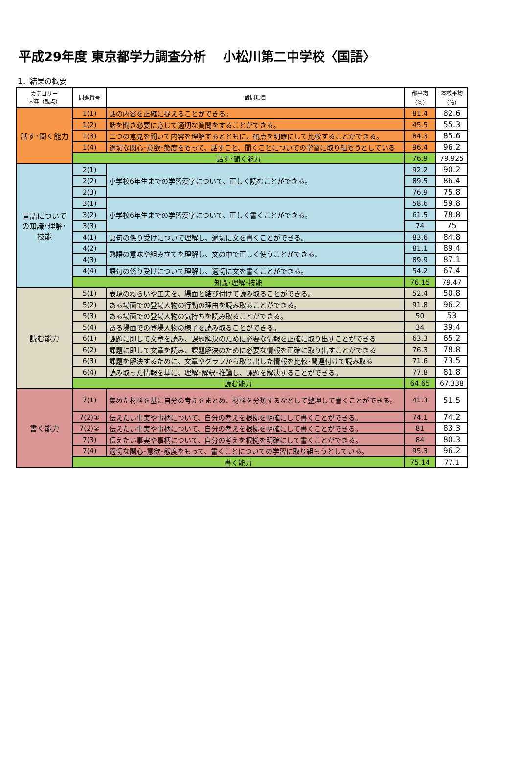平成29年度 東京都学力調査分析 　小松川第二中学校〈国語〉
1．結果の概要
| カテゴリー 内容（観点） | 問題番号 | 設問項目 | 都平均 （％） | 本校平均 （％） |
| --- | --- | --- | --- | --- |
| 話す･聞く能力 | 1(1) | 話の内容を正確に捉えることができる。 | 81.4 | 82.6 |
| | 1(2) | 話を聞き必要に応じて適切な質問をすることができる。 | 45.5 | 55.3 |
| | 1(3) | 二つの意見を聞いて内容を理解するとともに、観点を明確にして比較することができる。 | 84.3 | 85.6 |
| | 1(4) | 適切な関心･意欲･態度をもって、話すこと、聞くことについての学習に取り組もうとしている | 96.4 | 96.2 |
| | 話す･聞く能力 | | 76.9 | 79.925 |
| 言語について の知識･理解･ 技能 | 2(1) | 小学校6年生までの学習漢字について、正しく読むことができる。 | 92.2 | 90.2 |
| | 2(2) | | 89.5 | 86.4 |
| | 2(3) | | 76.9 | 75.8 |
| | 3(1) | 小学校6年生までの学習漢字について、正しく書くことができる。 | 58.6 | 59.8 |
| | 3(2) | | 61.5 | 78.8 |
| | 3(3) | | 74 | 75 |
| | 4(1) | 語句の係り受けについて理解し、適切に文を書くことができる。 | 83.6 | 84.8 |
| | 4(2) | 熟語の意味や組み立てを理解し、文の中で正しく使うことができる。 | 81.1 | 89.4 |
| | 4(3) | | 89.9 | 87.1 |
| | 4(4) | 語句の係り受けについて理解し、適切に文を書くことができる。 | 54.2 | 67.4 |
| | 知識･理解･技能 | | 76.15 | 79.47 |
| 読む能力 | 5(1) | 表現のねらいや工夫を、場面と結び付けて読み取ることができる。 | 52.4 | 50.8 |
| | 5(2) | ある場面での登場人物の行動の理由を読み取ることができる。 | 91.8 | 96.2 |
| | 5(3) | ある場面での登場人物の気持ちを読み取ることができる。 | 50 | 53 |
| | 5(4) | ある場面での登場人物の様子を読み取ることができる。 | 34 | 39.4 |
| | 6(1) | 課題に即して文章を読み、課題解決のために必要な情報を正確に取り出すことができる | 63.3 | 65.2 |
| | 6(2) | 課題に即して文章を読み、課題解決のために必要な情報を正確に取り出すことができる | 76.3 | 78.8 |
| | 6(3) | 課題を解決するために、文章やグラフから取り出した情報を比較･関連付けて読み取る | 71.6 | 73.5 |
| | 6(4) | 読み取った情報を基に、理解･解釈･推論し、課題を解決することができる。 | 77.8 | 81.8 |
| | 読む能力 | | 64.65 | 67.338 |
| 書く能力 | 7(1) | 集めた材料を基に自分の考えをまとめ、材料を分類するなどして整理して書くことができる。 | 41.3 | 51.5 |
| | 7(2)① | 伝えたい事実や事柄について、自分の考えを根拠を明確にして書くことができる。 | 74.1 | 74.2 |
| | 7(2)② | 伝えたい事実や事柄について、自分の考えを根拠を明確にして書くことができる。 | 81 | 83.3 |
| | 7(3) | 伝えたい事実や事柄について、自分の考えを根拠を明確にして書くことができる。 | 84 | 80.3 |
| | 7(4) | 適切な関心･意欲･態度をもって、書くことについての学習に取り組もうとしている。 | 95.3 | 96.2 |
| | 書く能力 | | 75.14 | 77.1 |